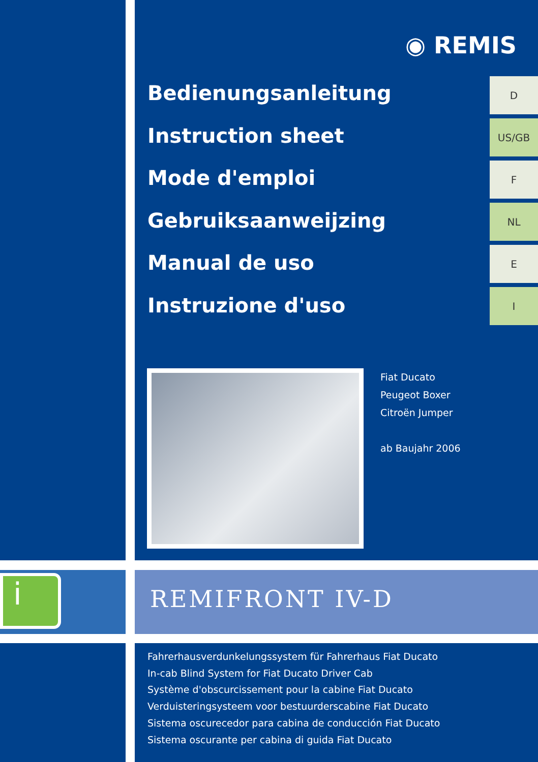i
◉ REMIS
Bedienungsanleitung
Instruction sheet
Mode d'emploi
Gebruiksaanweijzing
Manual de uso
Instruzione d'uso
D
US/GB
F
NL
E
I
Fiat Ducato
Peugeot Boxer
Citroën Jumper
ab Baujahr 2006
REMIFRONT IV-D
Fahrerhausverdunkelungssystem für Fahrerhaus Fiat Ducato
In-cab Blind System for Fiat Ducato Driver Cab
Système d'obscurcissement pour la cabine Fiat Ducato
Verduisteringsysteem voor bestuurderscabine Fiat Ducato
Sistema oscurecedor para cabina de conducción Fiat Ducato
Sistema oscurante per cabina di guida Fiat Ducato